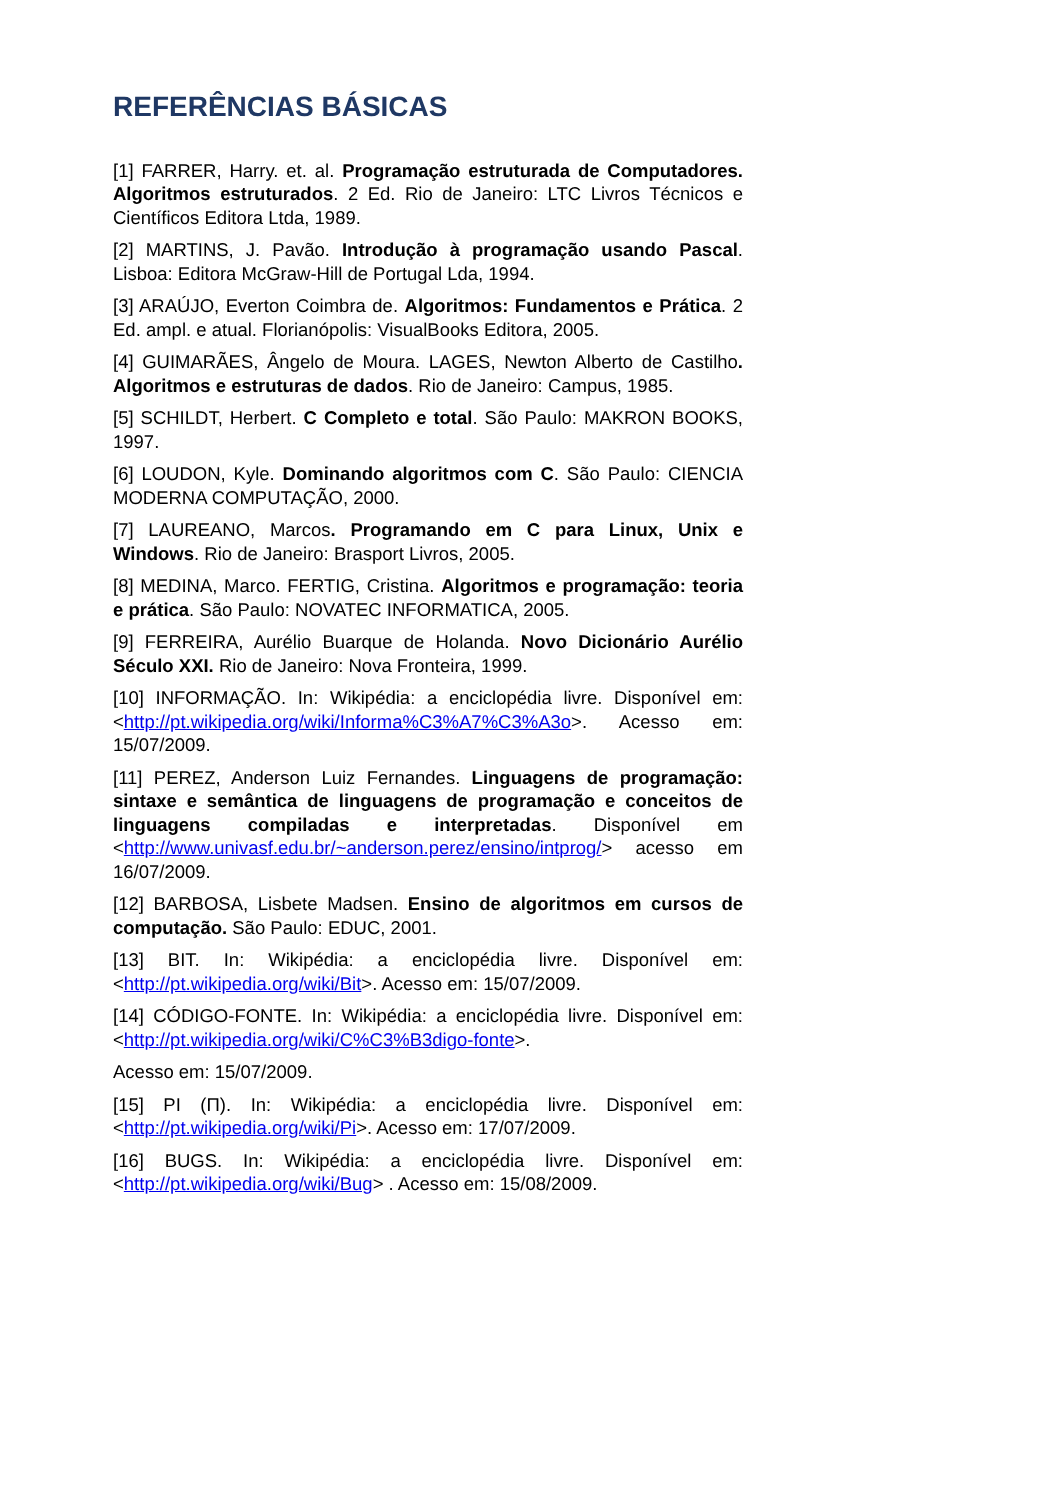REFERÊNCIAS BÁSICAS
[1] FARRER, Harry. et. al. Programação estruturada de Computadores. Algoritmos estruturados. 2 Ed. Rio de Janeiro: LTC Livros Técnicos e Científicos Editora Ltda, 1989.
[2] MARTINS, J. Pavão. Introdução à programação usando Pascal. Lisboa: Editora McGraw-Hill de Portugal Lda, 1994.
[3] ARAÚJO, Everton Coimbra de. Algoritmos: Fundamentos e Prática. 2 Ed. ampl. e atual. Florianópolis: VisualBooks Editora, 2005.
[4] GUIMARÃES, Ângelo de Moura. LAGES, Newton Alberto de Castilho. Algoritmos e estruturas de dados. Rio de Janeiro: Campus, 1985.
[5] SCHILDT, Herbert. C Completo e total. São Paulo: MAKRON BOOKS, 1997.
[6] LOUDON, Kyle. Dominando algoritmos com C. São Paulo: CIENCIA MODERNA COMPUTAÇÃO, 2000.
[7] LAUREANO, Marcos. Programando em C para Linux, Unix e Windows. Rio de Janeiro: Brasport Livros, 2005.
[8] MEDINA, Marco. FERTIG, Cristina. Algoritmos e programação: teoria e prática. São Paulo: NOVATEC INFORMATICA, 2005.
[9] FERREIRA, Aurélio Buarque de Holanda. Novo Dicionário Aurélio Século XXI. Rio de Janeiro: Nova Fronteira, 1999.
[10] INFORMAÇÃO. In: Wikipédia: a enciclopédia livre. Disponível em: <http://pt.wikipedia.org/wiki/Informa%C3%A7%C3%A3o>. Acesso em: 15/07/2009.
[11] PEREZ, Anderson Luiz Fernandes. Linguagens de programação: sintaxe e semântica de linguagens de programação e conceitos de linguagens compiladas e interpretadas. Disponível em <http://www.univasf.edu.br/~anderson.perez/ensino/intprog/> acesso em 16/07/2009.
[12] BARBOSA, Lisbete Madsen. Ensino de algoritmos em cursos de computação. São Paulo: EDUC, 2001.
[13] BIT. In: Wikipédia: a enciclopédia livre. Disponível em: <http://pt.wikipedia.org/wiki/Bit>. Acesso em: 15/07/2009.
[14] CÓDIGO-FONTE. In: Wikipédia: a enciclopédia livre. Disponível em: <http://pt.wikipedia.org/wiki/C%C3%B3digo-fonte>.
Acesso em: 15/07/2009.
[15] PI (Π). In: Wikipédia: a enciclopédia livre. Disponível em: <http://pt.wikipedia.org/wiki/Pi>. Acesso em: 17/07/2009.
[16] BUGS. In: Wikipédia: a enciclopédia livre. Disponível em: <http://pt.wikipedia.org/wiki/Bug> . Acesso em: 15/08/2009.